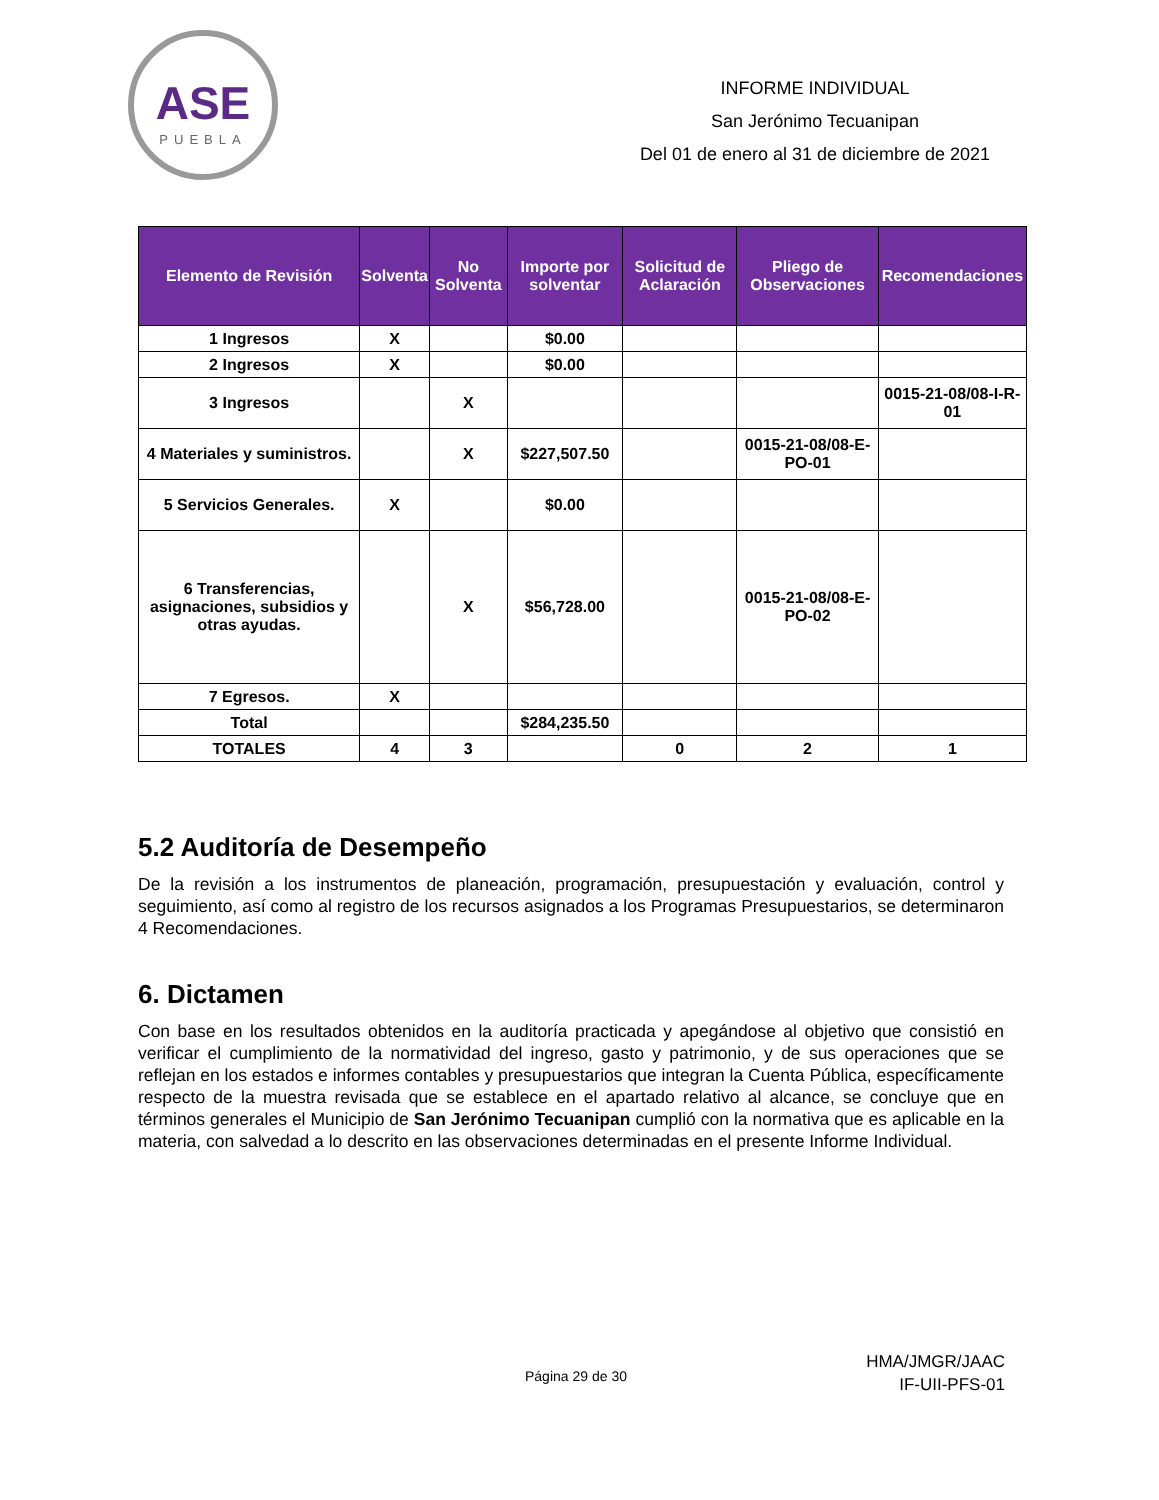ASE
PUEBLA
INFORME INDIVIDUAL
San Jerónimo Tecuanipan
Del 01 de enero al 31 de diciembre de 2021
| Elemento de Revisión | Solventa | No Solventa | Importe por solventar | Solicitud de Aclaración | Pliego de Observaciones | Recomendaciones |
| --- | --- | --- | --- | --- | --- | --- |
| 1 Ingresos | X | | $0.00 | | | |
| 2 Ingresos | X | | $0.00 | | | |
| 3 Ingresos | | X | | | | 0015-21-08/08-I-R-01 |
| 4 Materiales y suministros. | | X | $227,507.50 | | 0015-21-08/08-E-PO-01 | |
| 5 Servicios Generales. | X | | $0.00 | | | |
| 6 Transferencias, asignaciones, subsidios y otras ayudas. | | X | $56,728.00 | | 0015-21-08/08-E-PO-02 | |
| 7 Egresos. | X | | | | | |
| Total | | | $284,235.50 | | | |
| TOTALES | 4 | 3 | | 0 | 2 | 1 |
5.2 Auditoría de Desempeño
De la revisión a los instrumentos de planeación, programación, presupuestación y evaluación, control y seguimiento, así como al registro de los recursos asignados a los Programas Presupuestarios, se determinaron 4 Recomendaciones.
6. Dictamen
Con base en los resultados obtenidos en la auditoría practicada y apegándose al objetivo que consistió en verificar el cumplimiento de la normatividad del ingreso, gasto y patrimonio, y de sus operaciones que se reflejan en los estados e informes contables y presupuestarios que integran la Cuenta Pública, específicamente respecto de la muestra revisada que se establece en el apartado relativo al alcance, se concluye que en términos generales el Municipio de San Jerónimo Tecuanipan cumplió con la normativa que es aplicable en la materia, con salvedad a lo descrito en las observaciones determinadas en el presente Informe Individual.
Página 29 de 30
HMA/JMGR/JAAC
IF-UII-PFS-01